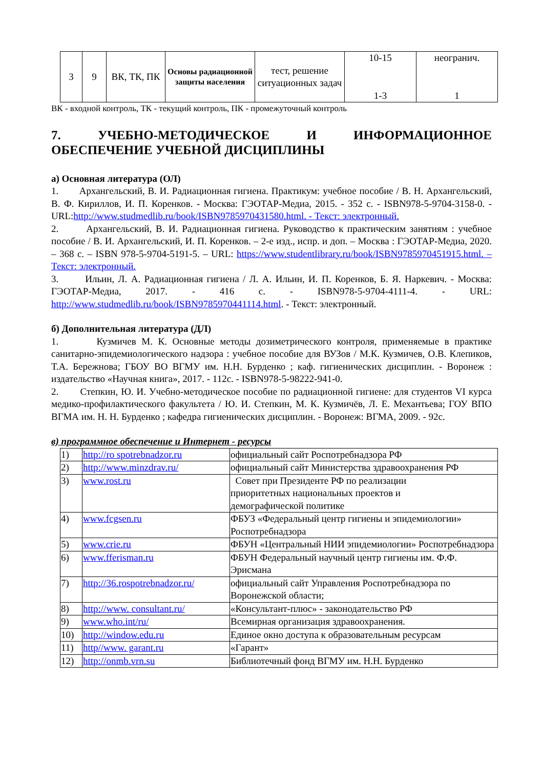| 3 | 9 | ВК, ТК, ПК | Основы радиационной защиты населения | тест, решение ситуационных задач | 10-15 1-3 | неогранич. 1 |
ВК - входной контроль, ТК - текущий контроль, ПК - промежуточный контроль
7. УЧЕБНО-МЕТОДИЧЕСКОЕ И ИНФОРМАЦИОННОЕ ОБЕСПЕЧЕНИЕ УЧЕБНОЙ ДИСЦИПЛИНЫ
а) Основная литература (ОЛ)
1. Архангельский, В. И. Радиационная гигиена. Практикум: учебное пособие / В. Н. Архангельский, В. Ф. Кириллов, И. П. Коренков. - Москва: ГЭОТАР-Медиа, 2015. - 352 с. - ISBN978-5-9704-3158-0. - URL:http://www.studmedlib.ru/book/ISBN9785970431580.html. - Текст: электронный.
2. Архангельский, В. И. Радиационная гигиена. Руководство к практическим занятиям : учебное пособие / В. И. Архангельский, И. П. Коренков. – 2-е изд., испр. и доп. – Москва : ГЭОТАР-Медиа, 2020. – 368 с. – ISBN 978-5-9704-5191-5. – URL: https://www.studentlibrary.ru/book/ISBN9785970451915.html. – Текст: электронный.
3. Ильин, Л. А. Радиационная гигиена / Л. А. Ильин, И. П. Коренков, Б. Я. Наркевич. - Москва: ГЭОТАР-Медиа, 2017. - 416 с. - ISBN978-5-9704-4111-4. - URL: http://www.studmedlib.ru/book/ISBN9785970441114.html. - Текст: электронный.
б) Дополнительная литература (ДЛ)
1. Кузмичев М. К. Основные методы дозиметрического контроля, применяемые в практике санитарно-эпидемиологического надзора : учебное пособие для ВУЗов / М.К. Кузмичев, О.В. Клепиков, Т.А. Бережнова; ГБОУ ВО ВГМУ им. Н.Н. Бурденко ; каф. гигиенических дисциплин. - Воронеж : издательство «Научная книга», 2017. - 112с. - ISBN978-5-98222-941-0.
2. Степкин, Ю. И. Учебно-методическое пособие по радиационной гигиене: для студентов VI курса медико-профилактического факультета / Ю. И. Степкин, М. К. Кузмичёв, Л. Е. Механтьева; ГОУ ВПО ВГМА им. Н. Н. Бурденко ; кафедра гигиенических дисциплин. - Воронеж: ВГМА, 2009. - 92с.
в) программное обеспечение и Интернет - ресурсы
| 1) | http://ro spotrebnadzor.ru | официальный сайт Роспотребнадзора РФ |
| 2) | http://www.minzdrav.ru/ | официальный сайт Министерства здравоохранения РФ |
| 3) | www.rost.ru | Совет при Президенте РФ по реализации приоритетных национальных проектов и демографической политике |
| 4) | www.fcgsen.ru | ФБУЗ «Федеральный центр гигиены и эпидемиологии» Роспотребнадзора |
| 5) | www.crie.ru | ФБУН «Центральный НИИ эпидемиологии» Роспотребнадзора |
| 6) | www.fferisman.ru | ФБУН Федеральный научный центр гигиены им. Ф.Ф. Эрисмана |
| 7) | http://36.rospotrebnadzor.ru/ | официальный сайт Управления Роспотребнадзора по Воронежской области; |
| 8) | http://www. consultant.ru/ | «Консультант-плюс» - законодательство РФ |
| 9) | www.who.int/ru/ | Всемирная организация здравоохранения. |
| 10) | http://window.edu.ru | Единое окно доступа к образовательным ресурсам |
| 11) | http//www. garant.ru | «Гарант» |
| 12) | http://onmb.vrn.su | Библиотечный фонд ВГМУ им. Н.Н. Бурденко |